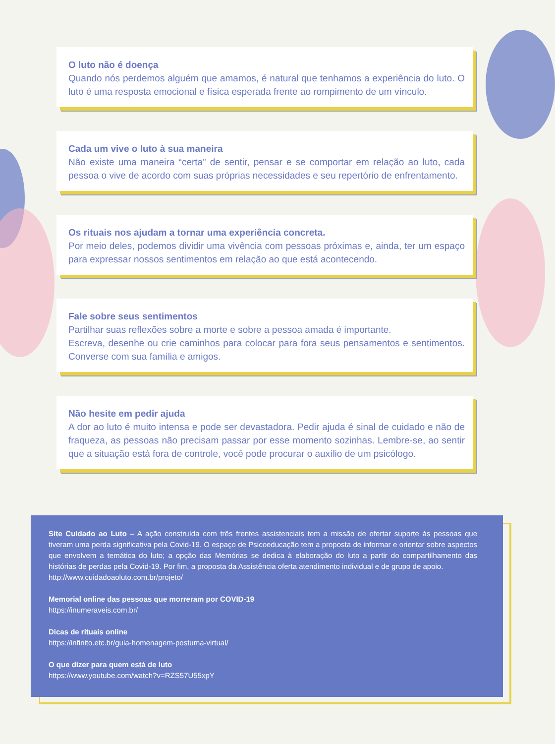O luto não é doença
Quando nós perdemos alguém que amamos, é natural que tenhamos a experiência do luto. O luto é uma resposta emocional e física esperada frente ao rompimento de um vínculo.
Cada um vive o luto à sua maneira
Não existe uma maneira “certa” de sentir, pensar e se comportar em relação ao luto, cada pessoa o vive de acordo com suas próprias necessidades e seu repertório de enfrentamento.
Os rituais nos ajudam a tornar uma experiência concreta.
Por meio deles, podemos dividir uma vivência com pessoas próximas e, ainda, ter um espaço para expressar nossos sentimentos em relação ao que está acontecendo.
Fale sobre seus sentimentos
Partilhar suas reflexões sobre a morte e sobre a pessoa amada é importante.
Escreva, desenhe ou crie caminhos para colocar para fora seus pensamentos e sentimentos. Converse com sua família e amigos.
Não hesite em pedir ajuda
A dor ao luto é muito intensa e pode ser devastadora. Pedir ajuda é sinal de cuidado e não de fraqueza, as pessoas não precisam passar por esse momento sozinhas. Lembre-se, ao sentir que a situação está fora de controle, você pode procurar o auxílio de um psicólogo.
Site Cuidado ao Luto – A ação construída com três frentes assistenciais tem a missão de ofertar suporte às pessoas que tiveram uma perda significativa pela Covid-19. O espaço de Psicoeducação tem a proposta de informar e orientar sobre aspectos que envolvem a temática do luto; a opção das Memórias se dedica à elaboração do luto a partir do compartilhamento das histórias de perdas pela Covid-19. Por fim, a proposta da Assistência oferta atendimento individual e de grupo de apoio.
http://www.cuidadoaoluto.com.br/projeto/
Memorial online das pessoas que morreram por COVID-19
https://inumeraveis.com.br/
Dicas de rituais online
https://infinito.etc.br/guia-homenagem-postuma-virtual/
O que dizer para quem está de luto
https://www.youtube.com/watch?v=RZS57U55xpY